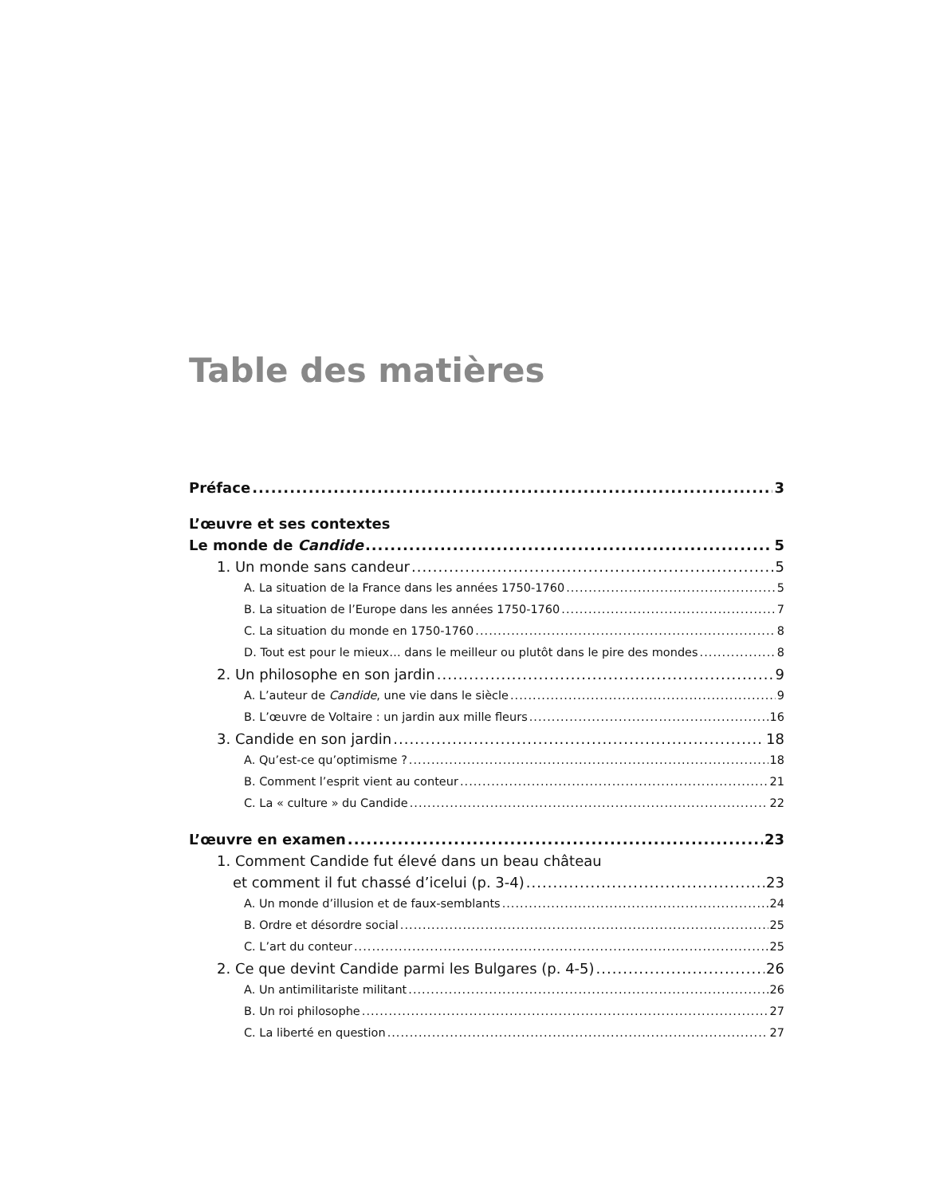Table des matières
Préface 3
L’œuvre et ses contextes
Le monde de Candide 5
1. Un monde sans candeur 5
A. La situation de la France dans les années 1750-1760 5
B. La situation de l’Europe dans les années 1750-1760 7
C. La situation du monde en 1750-1760 8
D. Tout est pour le mieux… dans le meilleur ou plutôt dans le pire des mondes 8
2. Un philosophe en son jardin 9
A. L’auteur de Candide, une vie dans le siècle 9
B. L’œuvre de Voltaire : un jardin aux mille fleurs 16
3. Candide en son jardin 18
A. Qu’est-ce qu’optimisme ? 18
B. Comment l’esprit vient au conteur 21
C. La « culture » du Candide 22
L’œuvre en examen 23
1. Comment Candide fut élevé dans un beau château
et comment il fut chassé d’icelui (p. 3-4) 23
A. Un monde d’illusion et de faux-semblants 24
B. Ordre et désordre social 25
C. L’art du conteur 25
2. Ce que devint Candide parmi les Bulgares (p. 4-5) 26
A. Un antimilitariste militant 26
B. Un roi philosophe 27
C. La liberté en question 27